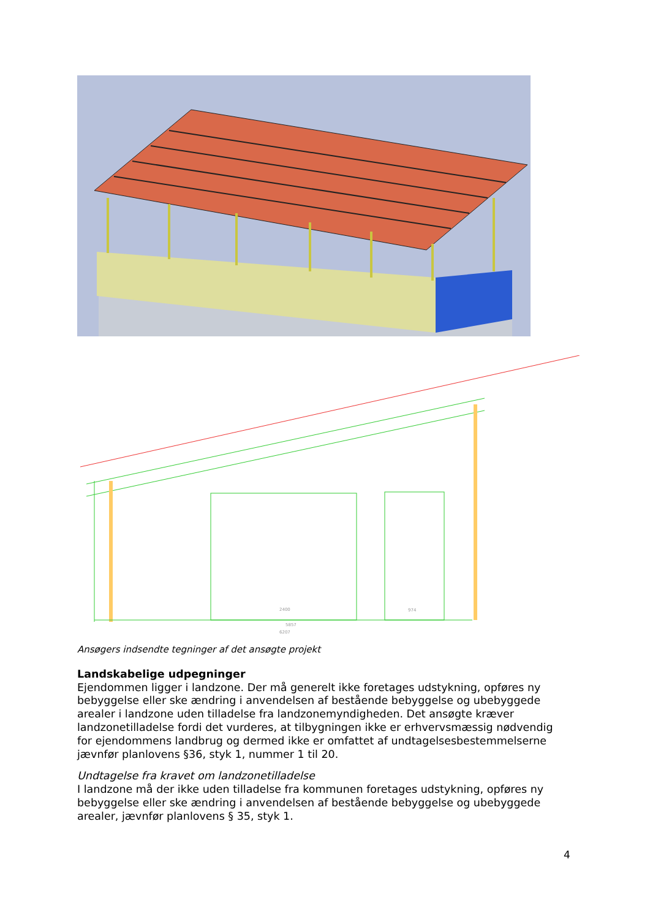2400
974
5857
6207
Ansøgers indsendte tegninger af det ansøgte projekt
Landskabelige udpegninger
Ejendommen ligger i landzone. Der må generelt ikke foretages udstykning, opføres ny bebyggelse eller ske ændring i anvendelsen af bestående bebyggelse og ubebyggede arealer i landzone uden tilladelse fra landzonemyndigheden. Det ansøgte kræver landzonetilladelse fordi det vurderes, at tilbygningen ikke er erhvervsmæssig nødvendig for ejendommens landbrug og dermed ikke er omfattet af undtagelsesbestemmelserne jævnfør planlovens §36, styk 1, nummer 1 til 20.
Undtagelse fra kravet om landzonetilladelse
I landzone må der ikke uden tilladelse fra kommunen foretages udstykning, opføres ny bebyggelse eller ske ændring i anvendelsen af bestående bebyggelse og ubebyggede arealer, jævnfør planlovens § 35, styk 1.
4